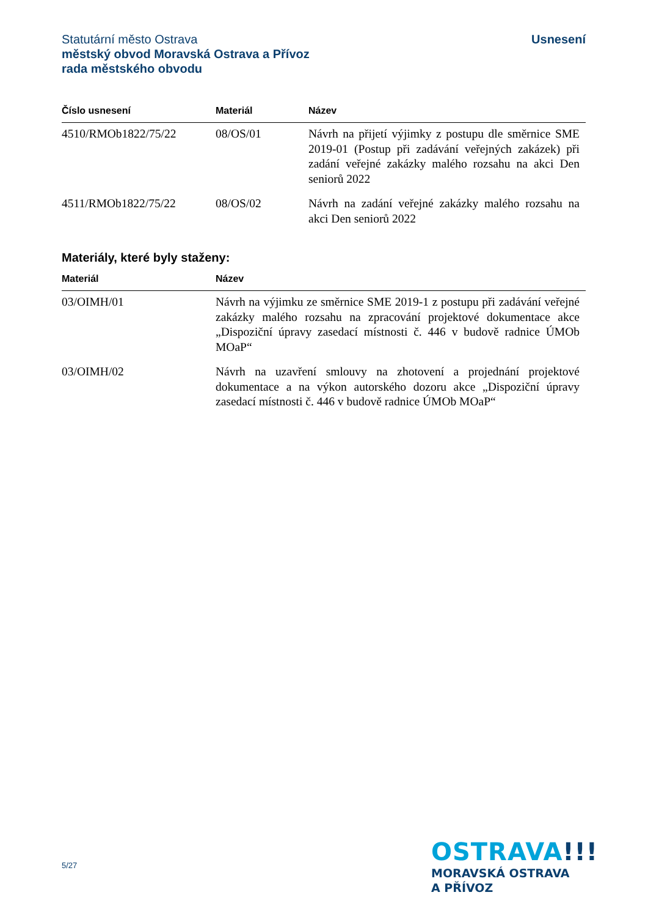Statutární město Ostrava
městský obvod Moravská Ostrava a Přívoz
rada městského obvodu
Usnesení
| Číslo usnesení | Materiál | Název |
| --- | --- | --- |
| 4510/RMOb1822/75/22 | 08/OS/01 | Návrh na přijetí výjimky z postupu dle směrnice SME 2019-01 (Postup při zadávání veřejných zakázek) při zadání veřejné zakázky malého rozsahu na akci Den seniorů 2022 |
| 4511/RMOb1822/75/22 | 08/OS/02 | Návrh na zadání veřejné zakázky malého rozsahu na akci Den seniorů 2022 |
Materiály, které byly staženy:
| Materiál | Název |
| --- | --- |
| 03/OIMH/01 | Návrh na výjimku ze směrnice SME 2019-1 z postupu při zadávání veřejné zakázky malého rozsahu na zpracování projektové dokumentace akce „Dispoziční úpravy zasedací místnosti č. 446 v budově radnice ÚMOb MOaP“ |
| 03/OIMH/02 | Návrh na uzavření smlouvy na zhotovení a projednání projektové dokumentace a na výkon autorského dozoru akce „Dispoziční úpravy zasedací místnosti č. 446 v budově radnice ÚMOb MOaP“ |
5/27
OSTRAVA!!!
MORAVSKÁ OSTRAVA
A PŘÍVOZ